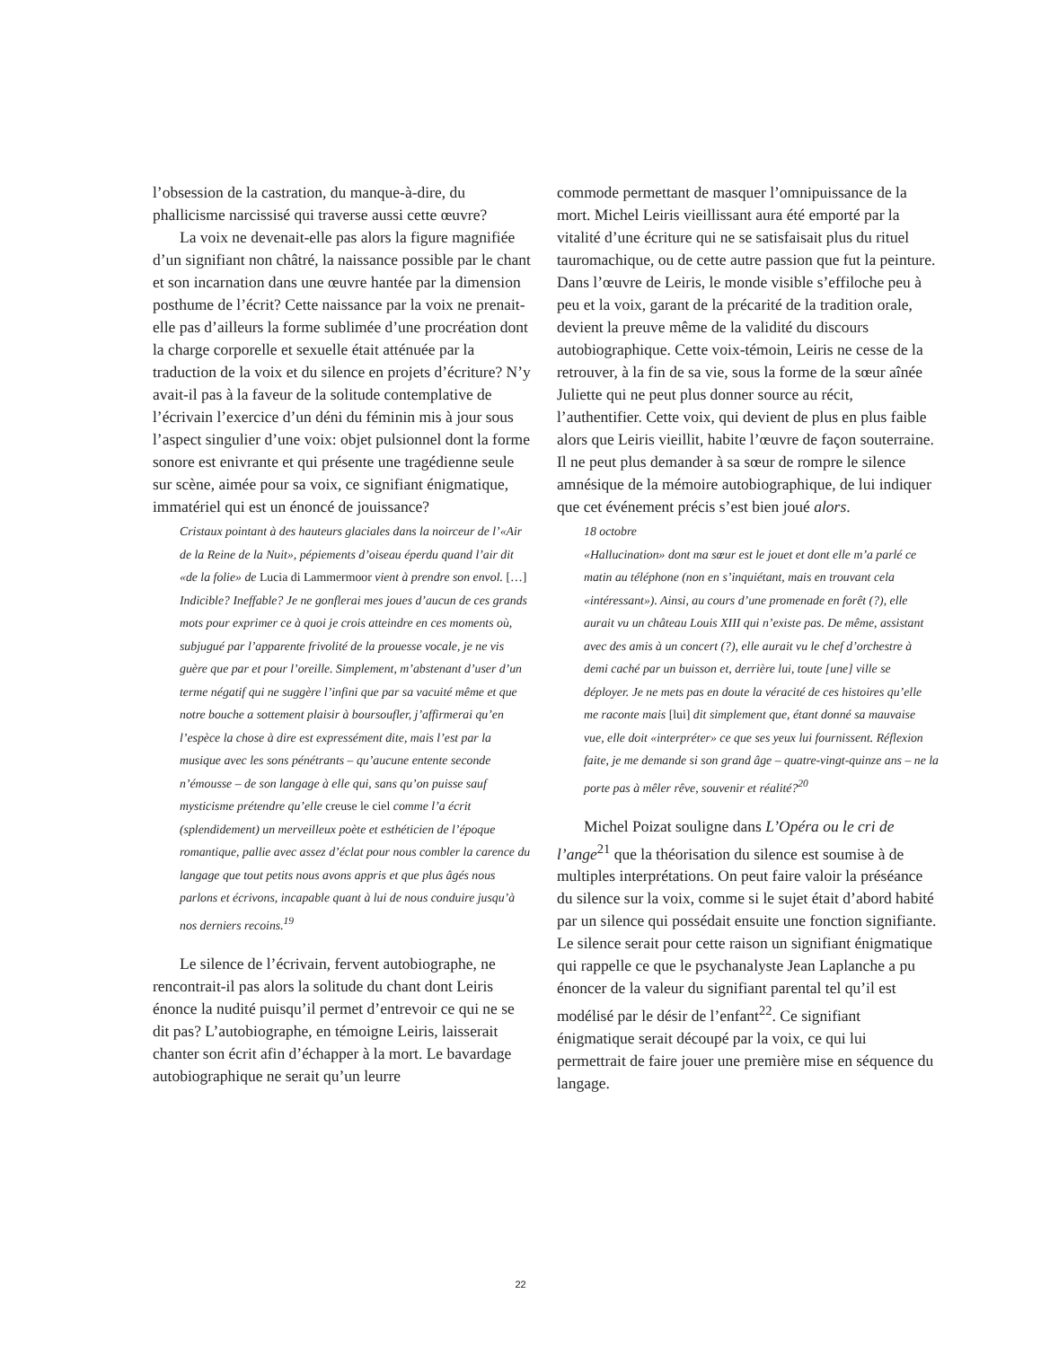l’obsession de la castration, du manque-à-dire, du phallicisme narcissisé qui traverse aussi cette œuvre?
La voix ne devenait-elle pas alors la figure magnifiée d’un signifiant non châtré, la naissance possible par le chant et son incarnation dans une œuvre hantée par la dimension posthume de l’écrit? Cette naissance par la voix ne prenait-elle pas d’ailleurs la forme sublimée d’une procréation dont la charge corporelle et sexuelle était atténuée par la traduction de la voix et du silence en projets d’écriture? N’y avait-il pas à la faveur de la solitude contemplative de l’écrivain l’exercice d’un déni du féminin mis à jour sous l’aspect singulier d’une voix: objet pulsionnel dont la forme sonore est enivrante et qui présente une tragédienne seule sur scène, aimée pour sa voix, ce signifiant énigmatique, immatériel qui est un énoncé de jouissance?
Cristaux pointant à des hauteurs glaciales dans la noirceur de l’«Air de la Reine de la Nuit», pépiements d’oiseau éperdu quand l’air dit «de la folie» de Lucia di Lammermoor vient à prendre son envol. […] Indicible? Ineffable? Je ne gonflerai mes joues d’aucun de ces grands mots pour exprimer ce à quoi je crois atteindre en ces moments où, subjugué par l’apparente frivolité de la prouesse vocale, je ne vis guère que par et pour l’oreille. Simplement, m’abstenant d’user d’un terme négatif qui ne suggère l’infini que par sa vacuité même et que notre bouche a sottement plaisir à boursoufler, j’affirmerai qu’en l’espèce la chose à dire est expressément dite, mais l’est par la musique avec les sons pénétrants – qu’aucune entente seconde n’émousse – de son langage à elle qui, sans qu’on puisse sauf mysticisme prétendre qu’elle creuse le ciel comme l’a écrit (splendidement) un merveilleux poète et esthéticien de l’époque romantique, pallie avec assez d’éclat pour nous combler la carence du langage que tout petits nous avons appris et que plus âgés nous parlons et écrivons, incapable quant à lui de nous conduire jusqu’à nos derniers recoins.<sup>19</sup>
Le silence de l’écrivain, fervent autobiographe, ne rencontrait-il pas alors la solitude du chant dont Leiris énonce la nudité puisqu’il permet d’entrevoir ce qui ne se dit pas? L’autobiographe, en témoigne Leiris, laisserait chanter son écrit afin d’échapper à la mort. Le bavardage autobiographique ne serait qu’un leurre
commode permettant de masquer l’omnipuissance de la mort. Michel Leiris vieillissant aura été emporté par la vitalité d’une écriture qui ne se satisfaisait plus du rituel tauromachique, ou de cette autre passion que fut la peinture. Dans l’œuvre de Leiris, le monde visible s’effiloche peu à peu et la voix, garant de la précarité de la tradition orale, devient la preuve même de la validité du discours autobiographique. Cette voix-témoin, Leiris ne cesse de la retrouver, à la fin de sa vie, sous la forme de la sœur aînée Juliette qui ne peut plus donner source au récit, l’authentifier. Cette voix, qui devient de plus en plus faible alors que Leiris vieillit, habite l’œuvre de façon souterraine. Il ne peut plus demander à sa sœur de rompre le silence amnésique de la mémoire autobiographique, de lui indiquer que cet événement précis s’est bien joué alors.
18 octobre
«Hallucination» dont ma sœur est le jouet et dont elle m’a parlé ce matin au téléphone (non en s’inquiétant, mais en trouvant cela «intéressant»). Ainsi, au cours d’une promenade en forêt (?), elle aurait vu un château Louis XIII qui n’existe pas. De même, assistant avec des amis à un concert (?), elle aurait vu le chef d’orchestre à demi caché par un buisson et, derrière lui, toute [une] ville se déployer. Je ne mets pas en doute la véracité de ces histoires qu’elle me raconte mais [lui] dit simplement que, étant donné sa mauvaise vue, elle doit «interpréter» ce que ses yeux lui fournissent. Réflexion faite, je me demande si son grand âge – quatre-vingt-quinze ans – ne la porte pas à mêler rêve, souvenir et réalité?<sup>20</sup>
Michel Poizat souligne dans L’Opéra ou le cri de l’ange<sup>21</sup> que la théorisation du silence est soumise à de multiples interprétations. On peut faire valoir la préséance du silence sur la voix, comme si le sujet était d’abord habité par un silence qui possédait ensuite une fonction signifiante. Le silence serait pour cette raison un signifiant énigmatique qui rappelle ce que le psychanalyste Jean Laplanche a pu énoncer de la valeur du signifiant parental tel qu’il est modélisé par le désir de l’enfant<sup>22</sup>. Ce signifiant énigmatique serait découpé par la voix, ce qui lui permettrait de faire jouer une première mise en séquence du langage.
22